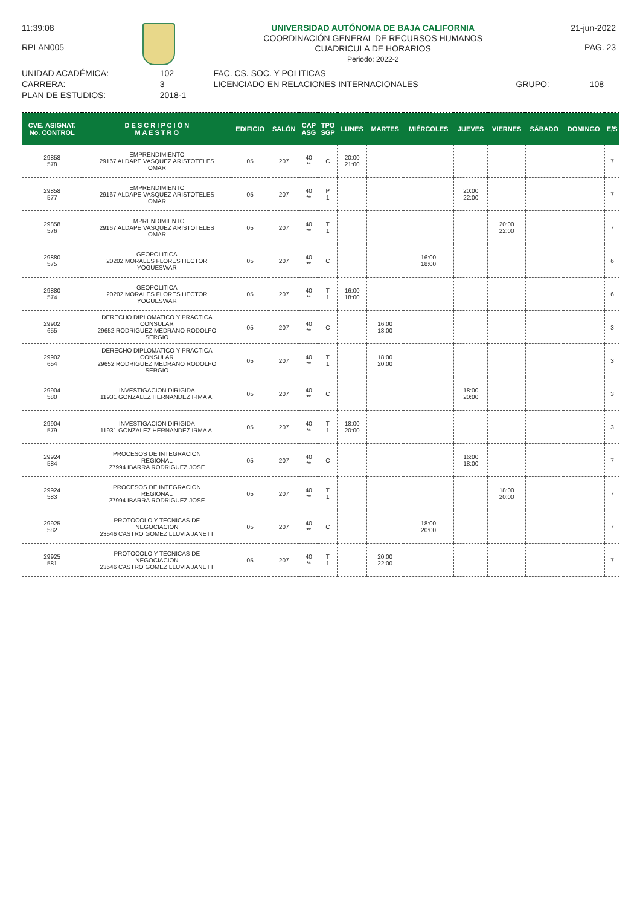11:39:08
RPLAN005
UNIVERSIDAD AUTÓNOMA DE BAJA CALIFORNIA
COORDINACIÓN GENERAL DE RECURSOS HUMANOS
CUADRICULA DE HORARIOS
Periodo: 2022-2
21-jun-2022
PAG. 23
| UNIDAD ACADÉMICA: | 102 | FAC. CS. SOC. Y POLITICAS | | |
| CARRERA: | 3 | LICENCIADO EN RELACIONES INTERNACIONALES | GRUPO: | 108 |
| PLAN DE ESTUDIOS: | 2018-1 | | | |
| CVE. ASIGNAT. No. CONTROL | D E S C R I P C I Ó N M A E S T R O | EDIFICIO | SALÓN | CAP ASG | TPO SGP | LUNES | MARTES | MIÉRCOLES | JUEVES | VIERNES | SÁBADO | DOMINGO | E/S |
| --- | --- | --- | --- | --- | --- | --- | --- | --- | --- | --- | --- | --- | --- |
| 29858 578 | EMPRENDIMIENTO 29167 ALDAPE VASQUEZ ARISTOTELES OMAR | 05 | 207 | 40 ** | C | 20:00 21:00 | | | | | | | 7 |
| 29858 577 | EMPRENDIMIENTO 29167 ALDAPE VASQUEZ ARISTOTELES OMAR | 05 | 207 | 40 ** | P 1 | | | | 20:00 22:00 | | | | 7 |
| 29858 576 | EMPRENDIMIENTO 29167 ALDAPE VASQUEZ ARISTOTELES OMAR | 05 | 207 | 40 ** | T 1 | | | | | 20:00 22:00 | | | 7 |
| 29880 575 | GEOPOLITICA 20202 MORALES FLORES HECTOR YOGUESWAR | 05 | 207 | 40 ** | C | | | 16:00 18:00 | | | | | 6 |
| 29880 574 | GEOPOLITICA 20202 MORALES FLORES HECTOR YOGUESWAR | 05 | 207 | 40 ** | T 1 | 16:00 18:00 | | | | | | | 6 |
| 29902 655 | DERECHO DIPLOMATICO Y PRACTICA CONSULAR 29652 RODRIGUEZ MEDRANO RODOLFO SERGIO | 05 | 207 | 40 ** | C | | 16:00 18:00 | | | | | | 3 |
| 29902 654 | DERECHO DIPLOMATICO Y PRACTICA CONSULAR 29652 RODRIGUEZ MEDRANO RODOLFO SERGIO | 05 | 207 | 40 ** | T 1 | | 18:00 20:00 | | | | | | 3 |
| 29904 580 | INVESTIGACION DIRIGIDA 11931 GONZALEZ HERNANDEZ IRMA A. | 05 | 207 | 40 ** | C | | | | 18:00 20:00 | | | | 3 |
| 29904 579 | INVESTIGACION DIRIGIDA 11931 GONZALEZ HERNANDEZ IRMA A. | 05 | 207 | 40 ** | T 1 | 18:00 20:00 | | | | | | | 3 |
| 29924 584 | PROCESOS DE INTEGRACION REGIONAL 27994 IBARRA RODRIGUEZ JOSE | 05 | 207 | 40 ** | C | | | | 16:00 18:00 | | | | 7 |
| 29924 583 | PROCESOS DE INTEGRACION REGIONAL 27994 IBARRA RODRIGUEZ JOSE | 05 | 207 | 40 ** | T 1 | | | | | 18:00 20:00 | | | 7 |
| 29925 582 | PROTOCOLO Y TECNICAS DE NEGOCIACION 23546 CASTRO GOMEZ LLUVIA JANETT | 05 | 207 | 40 ** | C | | | 18:00 20:00 | | | | | 7 |
| 29925 581 | PROTOCOLO Y TECNICAS DE NEGOCIACION 23546 CASTRO GOMEZ LLUVIA JANETT | 05 | 207 | 40 ** | T 1 | | 20:00 22:00 | | | | | | 7 |